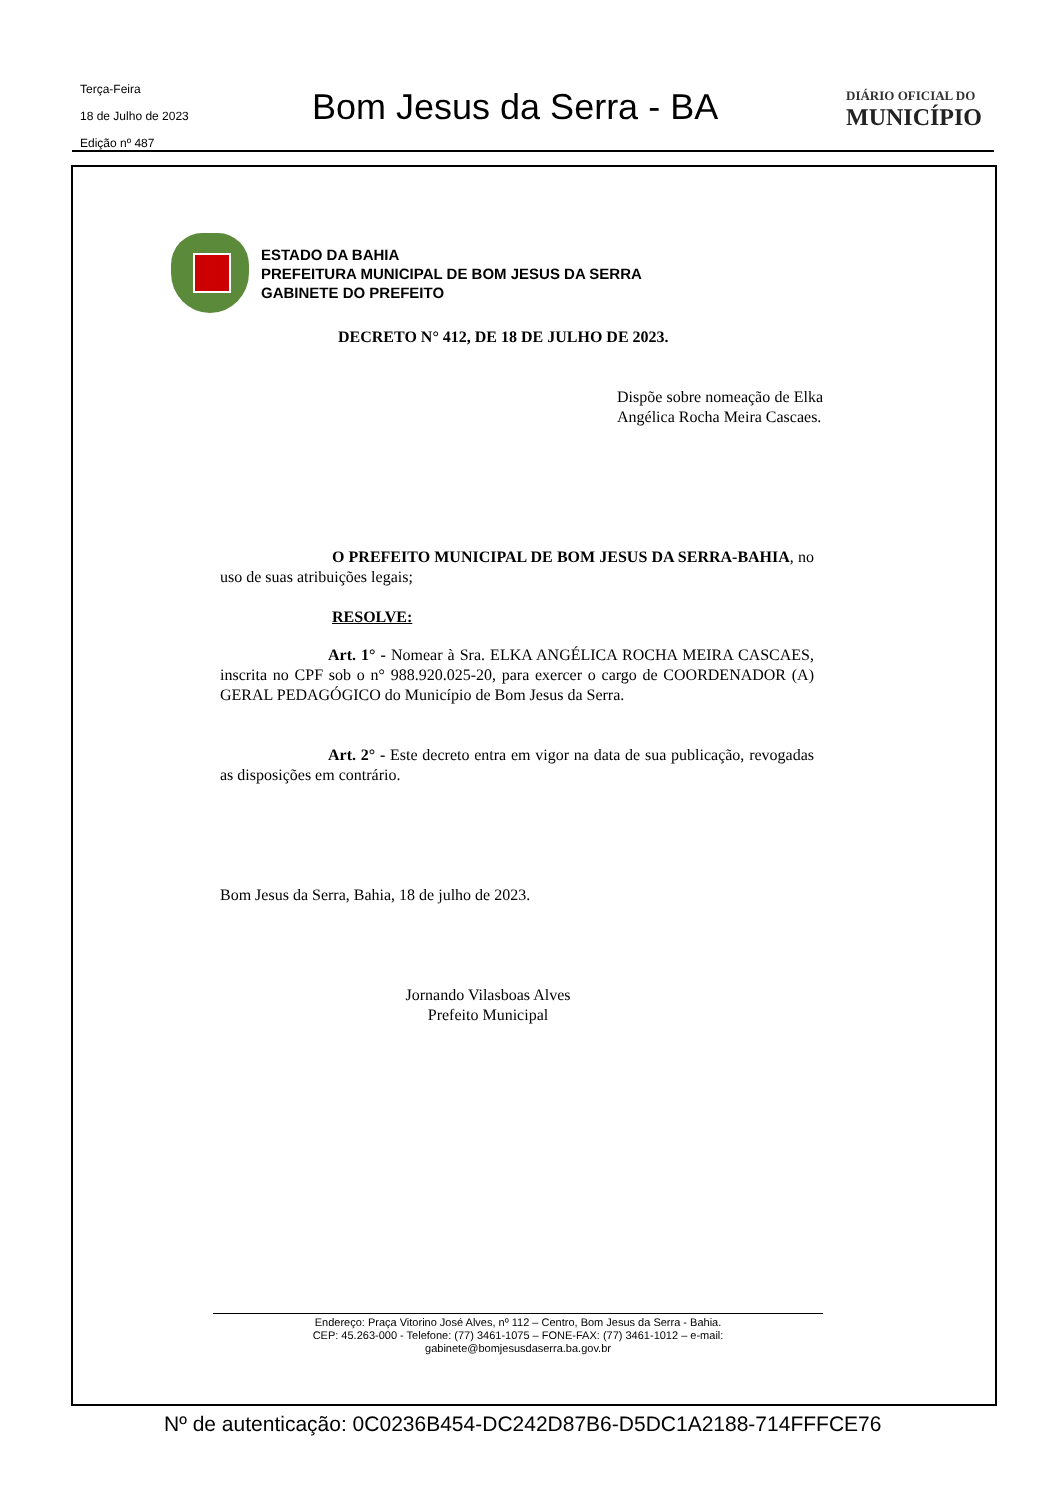Terça-Feira
18 de Julho de 2023
Edição nº 487
Bom Jesus da Serra - BA
DIÁRIO OFICIAL DO
MUNICÍPIO
ESTADO DA BAHIA
PREFEITURA MUNICIPAL DE BOM JESUS DA SERRA
GABINETE DO PREFEITO
DECRETO N° 412, DE 18 DE JULHO DE 2023.
Dispõe sobre nomeação de Elka Angélica Rocha Meira Cascaes.
O PREFEITO MUNICIPAL DE BOM JESUS DA SERRA-BAHIA, no uso de suas atribuições legais;
RESOLVE:
Art. 1° - Nomear à Sra. ELKA ANGÉLICA ROCHA MEIRA CASCAES, inscrita no CPF sob o n° 988.920.025-20, para exercer o cargo de COORDENADOR (A) GERAL PEDAGÓGICO do Município de Bom Jesus da Serra.
Art. 2° - Este decreto entra em vigor na data de sua publicação, revogadas as disposições em contrário.
Bom Jesus da Serra, Bahia, 18 de julho de 2023.
Jornando Vilasboas Alves
Prefeito Municipal
Endereço: Praça Vitorino José Alves, nº 112 – Centro, Bom Jesus da Serra - Bahia.
CEP: 45.263-000 - Telefone: (77) 3461-1075 – FONE-FAX: (77) 3461-1012 – e-mail:
gabinete@bomjesusdaserra.ba.gov.br
Nº de autenticação: 0C0236B454-DC242D87B6-D5DC1A2188-714FFFCE76